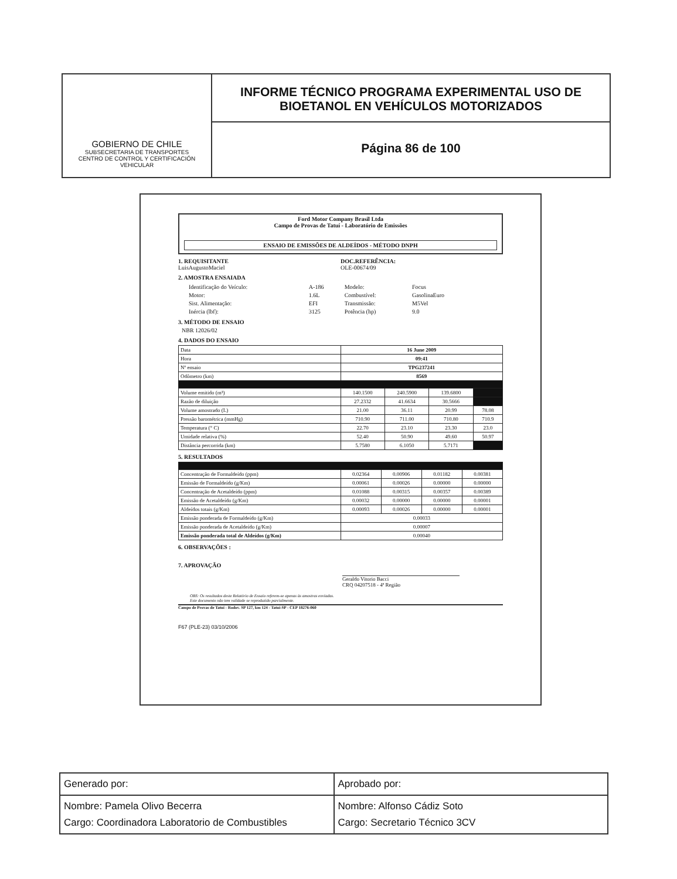GOBIERNO DE CHILE
SUBSECRETARIA DE TRANSPORTES
CENTRO DE CONTROL Y CERTIFICACIÓN VEHICULAR
INFORME TÉCNICO PROGRAMA EXPERIMENTAL USO DE BIOETANOL EN VEHÍCULOS MOTORIZADOS
Página 86 de 100
Ford Motor Company Brasil Ltda
Campo de Provas de Tatuí - Laboratório de Emissões
ENSAIO DE EMISSÕES DE ALDEÍDOS - MÉTODO DNPH
1. REQUISITANTE
LuisAugustoMaciel
DOC.REFERÊNCIA:
OLE-00674/09
2. AMOSTRA ENSAIADA
| Identificação do Veículo: | A-186 | Modelo: | Focus |
| Motor: | 1.6L | Combustível: | GasolinaEuro |
| Sist. Alimentação: | EFI | Transmissão: | M5Vel |
| Inércia (lbf): | 3125 | Potência (hp) | 9.0 |
3. MÉTODO DE ENSAIO
NBR 12026/02
4. DADOS DO ENSAIO
| Data | 16 June 2009 | | | |
| Hora | 09:41 | | | |
| Nº ensaio | TPG237241 | | | |
| Odômetro (km) | 8569 | | | |
| Volume emitido (m³) | 140.1500 | 240.5900 | 139.6800 | |
| Razão de diluição | 27.2332 | 41.6634 | 30.5666 | |
| Volume amostrado (L) | 21.00 | 36.11 | 20.99 | 78.08 |
| Pressão barométrica (mmHg) | 710.90 | 711.00 | 710.80 | 710.9 |
| Temperatura (° C) | 22.70 | 23.10 | 23.30 | 23.0 |
| Umidade relativa (%) | 52.40 | 50.90 | 49.60 | 50.97 |
| Distância percorrida (km) | 5.7580 | 6.1050 | 5.7171 | |
5. RESULTADOS
| Concentração de Formaldeído (ppm) | 0.02364 | 0.00906 | 0.01182 | 0.00381 |
| Emissão de Formaldeído (g/Km) | 0.00061 | 0.00026 | 0.00000 | 0.00000 |
| Concentração de Acetaldeído (ppm) | 0.01088 | 0.00315 | 0.00357 | 0.00389 |
| Emissão de Acetaldeído (g/Km) | 0.00032 | 0.00000 | 0.00000 | 0.00001 |
| Aldeídos totais (g/Km) | 0.00093 | 0.00026 | 0.00000 | 0.00001 |
| Emissão ponderada de Formaldeído (g/Km) | 0.00033 | | | |
| Emissão ponderada de Acetaldeído (g/Km) | 0.00007 | | | |
| Emissão ponderada total de Aldeídos (g/Km) | 0.00040 | | | |
6. OBSERVAÇÕES :
7. APROVAÇÃO
Geraldo Vitorio Bacci
CRQ 04207518 - 4ª Região
OBS: Os resultados deste Relatório de Ensaio referem-se apenas às amostras enviadas.
Este documento não tem validade se reproduzido parcialmente.
Campo de Provas de Tatuí - Rodov. SP 127, km 124 - Tatuí-SP - CEP 18276-060
F67 (PLE-23) 03/10/2006
Generado por:
Nombre: Pamela Olivo Becerra
Cargo: Coordinadora Laboratorio de Combustibles
Aprobado por:
Nombre: Alfonso Cádiz Soto
Cargo: Secretario Técnico 3CV